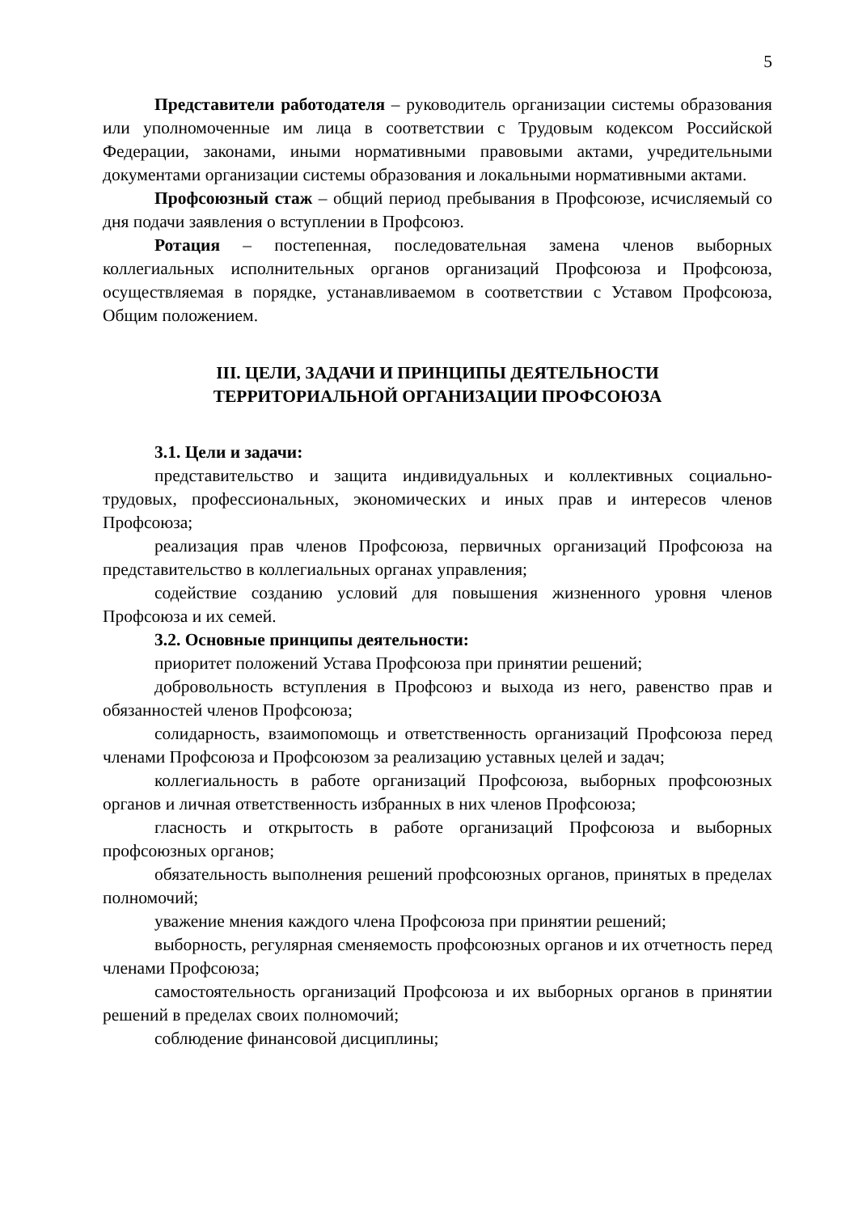5
Представители работодателя – руководитель организации системы образования или уполномоченные им лица в соответствии с Трудовым кодексом Российской Федерации, законами, иными нормативными правовыми актами, учредительными документами организации системы образования и локальными нормативными актами.
Профсоюзный стаж – общий период пребывания в Профсоюзе, исчисляемый со дня подачи заявления о вступлении в Профсоюз.
Ротация – постепенная, последовательная замена членов выборных коллегиальных исполнительных органов организаций Профсоюза и Профсоюза, осуществляемая в порядке, устанавливаемом в соответствии с Уставом Профсоюза, Общим положением.
III. ЦЕЛИ, ЗАДАЧИ И ПРИНЦИПЫ ДЕЯТЕЛЬНОСТИ
ТЕРРИТОРИАЛЬНОЙ ОРГАНИЗАЦИИ ПРОФСОЮЗА
3.1. Цели и задачи:
представительство и защита индивидуальных и коллективных социально-трудовых, профессиональных, экономических и иных прав и интересов членов Профсоюза;
реализация прав членов Профсоюза, первичных организаций Профсоюза на представительство в коллегиальных органах управления;
содействие созданию условий для повышения жизненного уровня членов Профсоюза и их семей.
3.2. Основные принципы деятельности:
приоритет положений Устава Профсоюза при принятии решений;
добровольность вступления в Профсоюз и выхода из него, равенство прав и обязанностей членов Профсоюза;
солидарность, взаимопомощь и ответственность организаций Профсоюза перед членами Профсоюза и Профсоюзом за реализацию уставных целей и задач;
коллегиальность в работе организаций Профсоюза, выборных профсоюзных органов и личная ответственность избранных в них членов Профсоюза;
гласность и открытость в работе организаций Профсоюза и выборных профсоюзных органов;
обязательность выполнения решений профсоюзных органов, принятых в пределах полномочий;
уважение мнения каждого члена Профсоюза при принятии решений;
выборность, регулярная сменяемость профсоюзных органов и их отчетность перед членами Профсоюза;
самостоятельность организаций Профсоюза и их выборных органов в принятии решений в пределах своих полномочий;
соблюдение финансовой дисциплины;